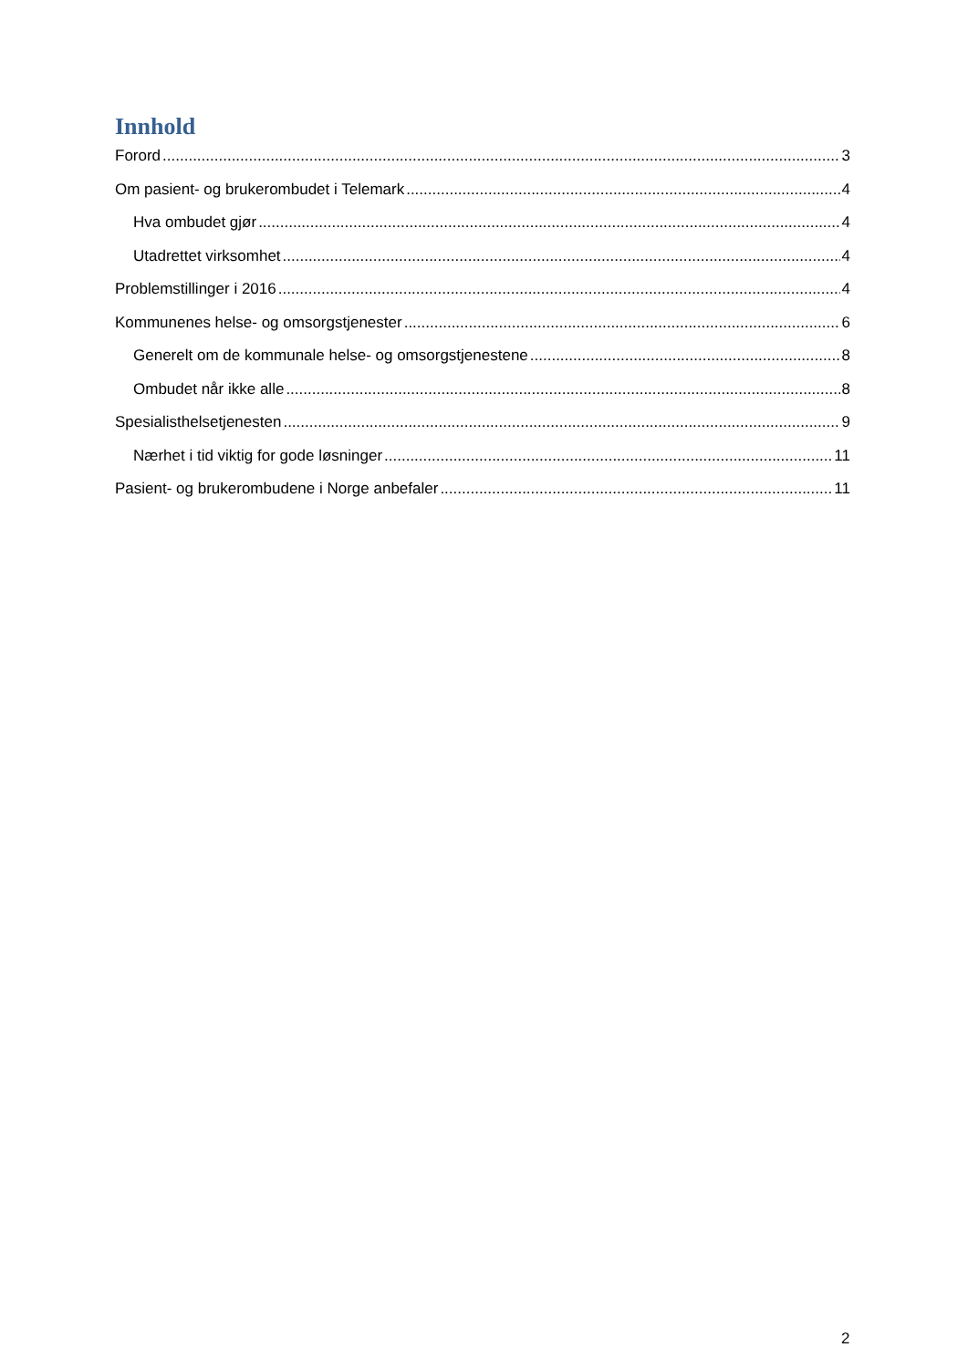Innhold
Forord 3
Om pasient- og brukerombudet i Telemark 4
Hva ombudet gjør 4
Utadrettet virksomhet 4
Problemstillinger i 2016 4
Kommunenes helse- og omsorgstjenester 6
Generelt om de kommunale helse- og omsorgstjenestene 8
Ombudet når ikke alle 8
Spesialisthelsetjenesten 9
Nærhet i tid viktig for gode løsninger 11
Pasient- og brukerombudene i Norge anbefaler 11
2